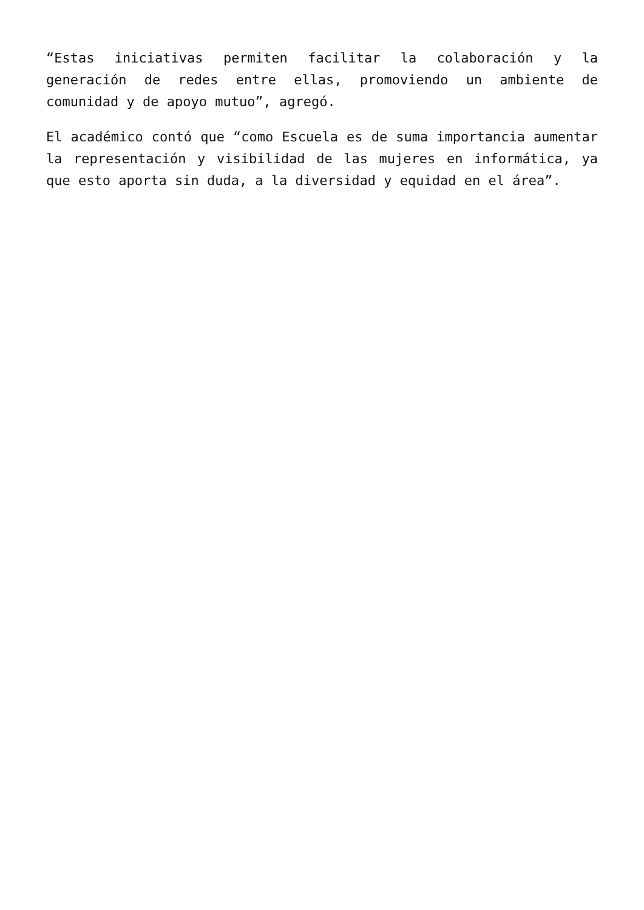“Estas iniciativas permiten facilitar la colaboración y la generación de redes entre ellas, promoviendo un ambiente de comunidad y de apoyo mutuo”, agregó.
El académico contó que “como Escuela es de suma importancia aumentar la representación y visibilidad de las mujeres en informática, ya que esto aporta sin duda, a la diversidad y equidad en el área”.